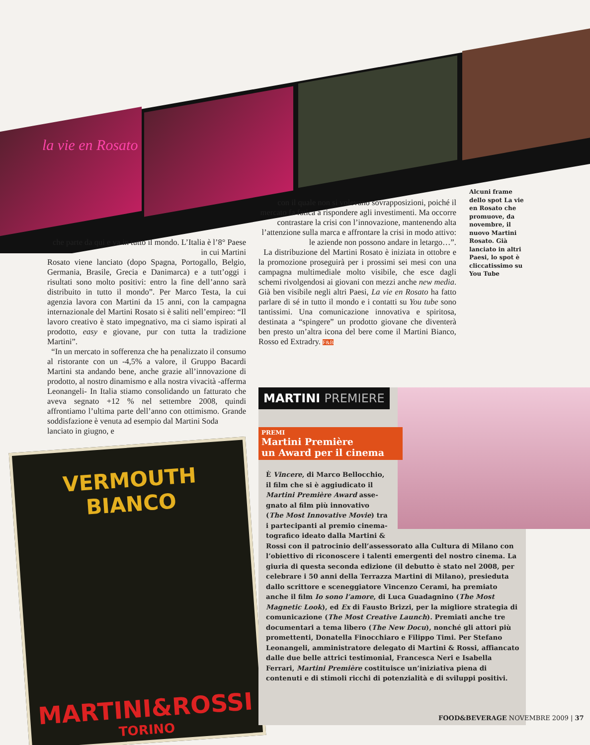la vie en Rosato
Alcuni frame dello spot La vie en Rosato che promuove, da novembre, il nuovo Martini Rosato. Già lanciato in altri Paesi, lo spot è cliccatissimo su You Tube
con il quale non si volevano sovrapposizioni, poiché il mercato fa fatica a rispondere agli investimenti. Ma occorre contrastare la crisi con l’innovazione, mantenendo alta l’attenzione sulla marca e affrontare la crisi in modo attivo: le aziende non possono andare in letargo…”.
La distribuzione del Martini Rosato è iniziata in ottobre e la promozione proseguirà per i prossimi sei mesi con una campagna multimediale molto visibile, che esce dagli schemi rivolgendosi ai giovani con mezzi anche new media. Già ben visibile negli altri Paesi, La vie en Rosato ha fatto parlare di sé in tutto il mondo e i contatti su You tube sono tantissimi. Una comunicazione innovativa e spiritosa, destinata a “spingere” un prodotto giovane che diventerà ben presto un’altra icona del bere come il Martini Bianco, Rosso ed Extradry. F&B
che parte da qui e va in tutto il mondo. L’Italia è l’8° Paese in cui Martini
Rosato viene lanciato (dopo Spagna, Portogallo, Belgio, Germania, Brasile, Grecia e Danimarca) e a tutt’oggi i risultati sono molto positivi: entro la fine dell’anno sarà distribuito in tutto il mondo”. Per Marco Testa, la cui agenzia lavora con Martini da 15 anni, con la campagna internazionale del Martini Rosato si è saliti nell’empireo: “Il lavoro creativo è stato impegnativo, ma ci siamo ispirati al prodotto, easy e giovane, pur con tutta la tradizione Martini”.
“In un mercato in sofferenza che ha penalizzato il consumo al ristorante con un -4,5% a valore, il Gruppo Bacardi Martini sta andando bene, anche grazie all’innovazione di prodotto, al nostro dinamismo e alla nostra vivacità -afferma Leonangeli- In Italia stiamo consolidando un fatturato che aveva segnato +12 % nel settembre 2008, quindi affrontiamo l’ultima parte dell’anno con ottimismo. Grande soddisfazione è venuta ad esempio dal Martini Soda
lanciato in giugno, e
VERMOUTH BIANCO
MARTINI&ROSSI
TORINO
MARTINI PREMIERE
PREMI
Martini Première
un Award per il cinema
È Vincere, di Marco Bellocchio,
il film che si è aggiudicato il
Martini Première Award asse-
gnato al film più innovativo
(The Most Innovative Movie) tra
i partecipanti al premio cinema-
tografico ideato dalla Martini &
Rossi con il patrocinio dell’assessorato alla Cultura di Milano con l’obiettivo di riconoscere i talenti emergenti del nostro cinema. La giuria di questa seconda edizione (il debutto è stato nel 2008, per celebrare i 50 anni della Terrazza Martini di Milano), presieduta dallo scrittore e sceneggiatore Vincenzo Cerami, ha premiato anche il film Io sono l’amore, di Luca Guadagnino (The Most Magnetic Look), ed Ex di Fausto Brizzi, per la migliore strategia di comunicazione (The Most Creative Launch). Premiati anche tre documentari a tema libero (The New Docu), nonché gli attori più promettenti, Donatella Finocchiaro e Filippo Timi. Per Stefano Leonangeli, amministratore delegato di Martini & Rossi, affiancato dalle due belle attrici testimonial, Francesca Neri e Isabella Ferrari, Martini Première costituisce un’iniziativa piena di contenuti e di stimoli ricchi di potenzialità e di sviluppi positivi.
FOOD&BEVERAGE NOVEMBRE 2009 | 37